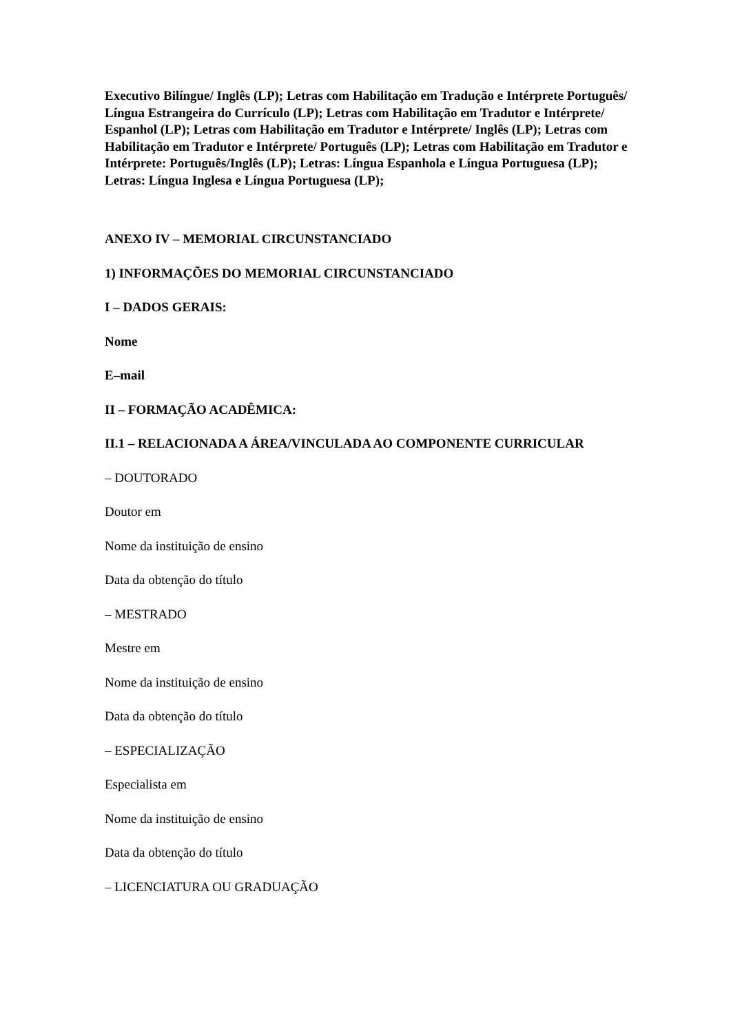Executivo Bilíngue/ Inglês (LP); Letras com Habilitação em Tradução e Intérprete Português/ Língua Estrangeira do Currículo (LP); Letras com Habilitação em Tradutor e Intérprete/ Espanhol (LP); Letras com Habilitação em Tradutor e Intérprete/ Inglês (LP); Letras com Habilitação em Tradutor e Intérprete/ Português (LP); Letras com Habilitação em Tradutor e Intérprete: Português/Inglês (LP); Letras: Língua Espanhola e Língua Portuguesa (LP); Letras: Língua Inglesa e Língua Portuguesa (LP);
ANEXO IV – MEMORIAL CIRCUNSTANCIADO
1) INFORMAÇÕES DO MEMORIAL CIRCUNSTANCIADO
I – DADOS GERAIS:
Nome
E–mail
II – FORMAÇÃO ACADÊMICA:
II.1 – RELACIONADA A ÁREA/VINCULADA AO COMPONENTE CURRICULAR
– DOUTORADO
Doutor em
Nome da instituição de ensino
Data da obtenção do título
– MESTRADO
Mestre em
Nome da instituição de ensino
Data da obtenção do título
– ESPECIALIZAÇÃO
Especialista em
Nome da instituição de ensino
Data da obtenção do título
– LICENCIATURA OU GRADUAÇÃO